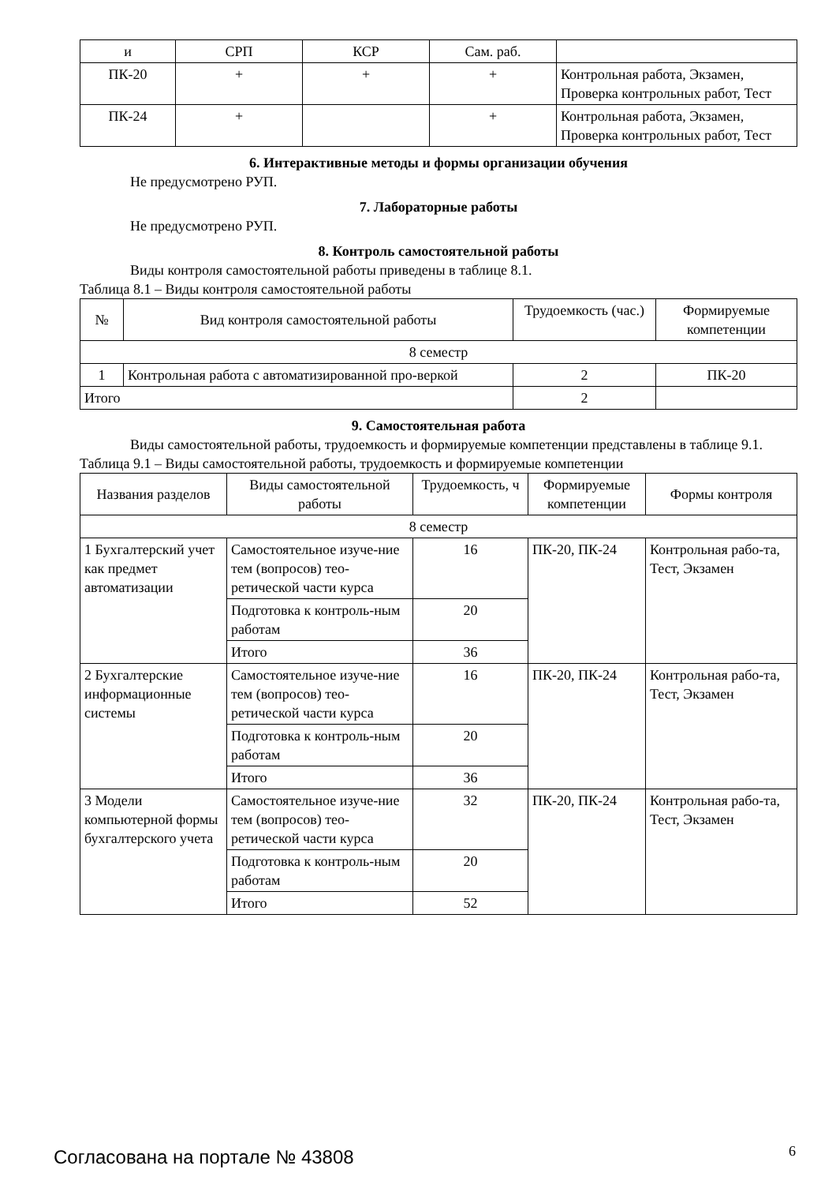| и | СРП | КСР | Сам. раб. | |
| ПК-20 | + | + | + | Контрольная работа, Экзамен, Проверка контрольных работ, Тест |
| ПК-24 | + | | + | Контрольная работа, Экзамен, Проверка контрольных работ, Тест |
6. Интерактивные методы и формы организации обучения
Не предусмотрено РУП.
7. Лабораторные работы
Не предусмотрено РУП.
8. Контроль самостоятельной работы
Виды контроля самостоятельной работы приведены в таблице 8.1.
Таблица 8.1 – Виды контроля самостоятельной работы
| № | Вид контроля самостоятельной работы | Трудоемкость (час.) | Формируемые компетенции |
| --- | --- | --- | --- |
| 8 семестр | | | |
| 1 | Контрольная работа с автоматизированной про-веркой | 2 | ПК-20 |
| Итого | | 2 | |
9. Самостоятельная работа
Виды самостоятельной работы, трудоемкость и формируемые компетенции представлены в таблице 9.1.
Таблица 9.1 – Виды самостоятельной работы, трудоемкость и формируемые компетенции
| Названия разделов | Виды самостоятельной работы | Трудоемкость, ч | Формируемые компетенции | Формы контроля |
| --- | --- | --- | --- | --- |
| 8 семестр | | | | |
| 1 Бухгалтерский учет как предмет автоматизации | Самостоятельное изуче-ние тем (вопросов) тео-ретической части курса | 16 | ПК-20, ПК-24 | Контрольная рабо-та, Тест, Экзамен |
| | Подготовка к контроль-ным работам | 20 | | |
| | Итого | 36 | | |
| 2 Бухгалтерские информационные системы | Самостоятельное изуче-ние тем (вопросов) тео-ретической части курса | 16 | ПК-20, ПК-24 | Контрольная рабо-та, Тест, Экзамен |
| | Подготовка к контроль-ным работам | 20 | | |
| | Итого | 36 | | |
| 3 Модели компьютерной формы бухгалтерского учета | Самостоятельное изуче-ние тем (вопросов) тео-ретической части курса | 32 | ПК-20, ПК-24 | Контрольная рабо-та, Тест, Экзамен |
| | Подготовка к контроль-ным работам | 20 | | |
| | Итого | 52 | | |
Согласована на портале № 43808 6